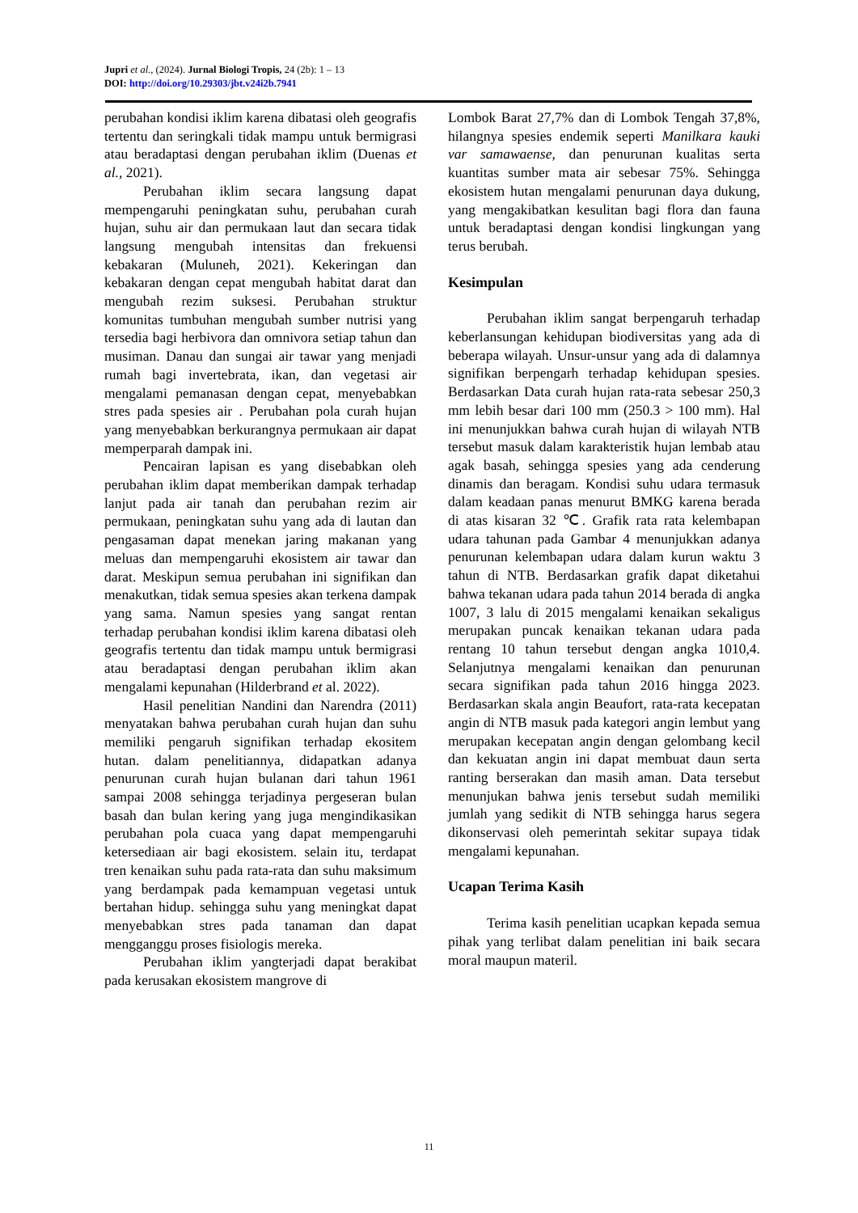Jupri et al., (2024). Jurnal Biologi Tropis, 24 (2b): 1 – 13
DOI: http://doi.org/10.29303/jbt.v24i2b.7941
perubahan kondisi iklim karena dibatasi oleh geografis tertentu dan seringkali tidak mampu untuk bermigrasi atau beradaptasi dengan perubahan iklim (Duenas et al., 2021).
Perubahan iklim secara langsung dapat mempengaruhi peningkatan suhu, perubahan curah hujan, suhu air dan permukaan laut dan secara tidak langsung mengubah intensitas dan frekuensi kebakaran (Muluneh, 2021). Kekeringan dan kebakaran dengan cepat mengubah habitat darat dan mengubah rezim suksesi. Perubahan struktur komunitas tumbuhan mengubah sumber nutrisi yang tersedia bagi herbivora dan omnivora setiap tahun dan musiman. Danau dan sungai air tawar yang menjadi rumah bagi invertebrata, ikan, dan vegetasi air mengalami pemanasan dengan cepat, menyebabkan stres pada spesies air . Perubahan pola curah hujan yang menyebabkan berkurangnya permukaan air dapat memperparah dampak ini.
Pencairan lapisan es yang disebabkan oleh perubahan iklim dapat memberikan dampak terhadap lanjut pada air tanah dan perubahan rezim air permukaan, peningkatan suhu yang ada di lautan dan pengasaman dapat menekan jaring makanan yang meluas dan mempengaruhi ekosistem air tawar dan darat. Meskipun semua perubahan ini signifikan dan menakutkan, tidak semua spesies akan terkena dampak yang sama. Namun spesies yang sangat rentan terhadap perubahan kondisi iklim karena dibatasi oleh geografis tertentu dan tidak mampu untuk bermigrasi atau beradaptasi dengan perubahan iklim akan mengalami kepunahan (Hilderbrand et al. 2022).
Hasil penelitian Nandini dan Narendra (2011) menyatakan bahwa perubahan curah hujan dan suhu memiliki pengaruh signifikan terhadap ekositem hutan. dalam penelitiannya, didapatkan adanya penurunan curah hujan bulanan dari tahun 1961 sampai 2008 sehingga terjadinya pergeseran bulan basah dan bulan kering yang juga mengindikasikan perubahan pola cuaca yang dapat mempengaruhi ketersediaan air bagi ekosistem. selain itu, terdapat tren kenaikan suhu pada rata-rata dan suhu maksimum yang berdampak pada kemampuan vegetasi untuk bertahan hidup. sehingga suhu yang meningkat dapat menyebabkan stres pada tanaman dan dapat mengganggu proses fisiologis mereka.
Perubahan iklim yangterjadi dapat berakibat pada kerusakan ekosistem mangrove di
Lombok Barat 27,7% dan di Lombok Tengah 37,8%, hilangnya spesies endemik seperti Manilkara kauki var samawaense, dan penurunan kualitas serta kuantitas sumber mata air sebesar 75%. Sehingga ekosistem hutan mengalami penurunan daya dukung, yang mengakibatkan kesulitan bagi flora dan fauna untuk beradaptasi dengan kondisi lingkungan yang terus berubah.
Kesimpulan
Perubahan iklim sangat berpengaruh terhadap keberlansungan kehidupan biodiversitas yang ada di beberapa wilayah. Unsur-unsur yang ada di dalamnya signifikan berpengarh terhadap kehidupan spesies. Berdasarkan Data curah hujan rata-rata sebesar 250,3 mm lebih besar dari 100 mm (250.3 > 100 mm). Hal ini menunjukkan bahwa curah hujan di wilayah NTB tersebut masuk dalam karakteristik hujan lembab atau agak basah, sehingga spesies yang ada cenderung dinamis dan beragam. Kondisi suhu udara termasuk dalam keadaan panas menurut BMKG karena berada di atas kisaran 32 ℃. Grafik rata rata kelembapan udara tahunan pada Gambar 4 menunjukkan adanya penurunan kelembapan udara dalam kurun waktu 3 tahun di NTB. Berdasarkan grafik dapat diketahui bahwa tekanan udara pada tahun 2014 berada di angka 1007, 3 lalu di 2015 mengalami kenaikan sekaligus merupakan puncak kenaikan tekanan udara pada rentang 10 tahun tersebut dengan angka 1010,4. Selanjutnya mengalami kenaikan dan penurunan secara signifikan pada tahun 2016 hingga 2023. Berdasarkan skala angin Beaufort, rata-rata kecepatan angin di NTB masuk pada kategori angin lembut yang merupakan kecepatan angin dengan gelombang kecil dan kekuatan angin ini dapat membuat daun serta ranting berserakan dan masih aman. Data tersebut menunjukan bahwa jenis tersebut sudah memiliki jumlah yang sedikit di NTB sehingga harus segera dikonservasi oleh pemerintah sekitar supaya tidak mengalami kepunahan.
Ucapan Terima Kasih
Terima kasih penelitian ucapkan kepada semua pihak yang terlibat dalam penelitian ini baik secara moral maupun materil.
11